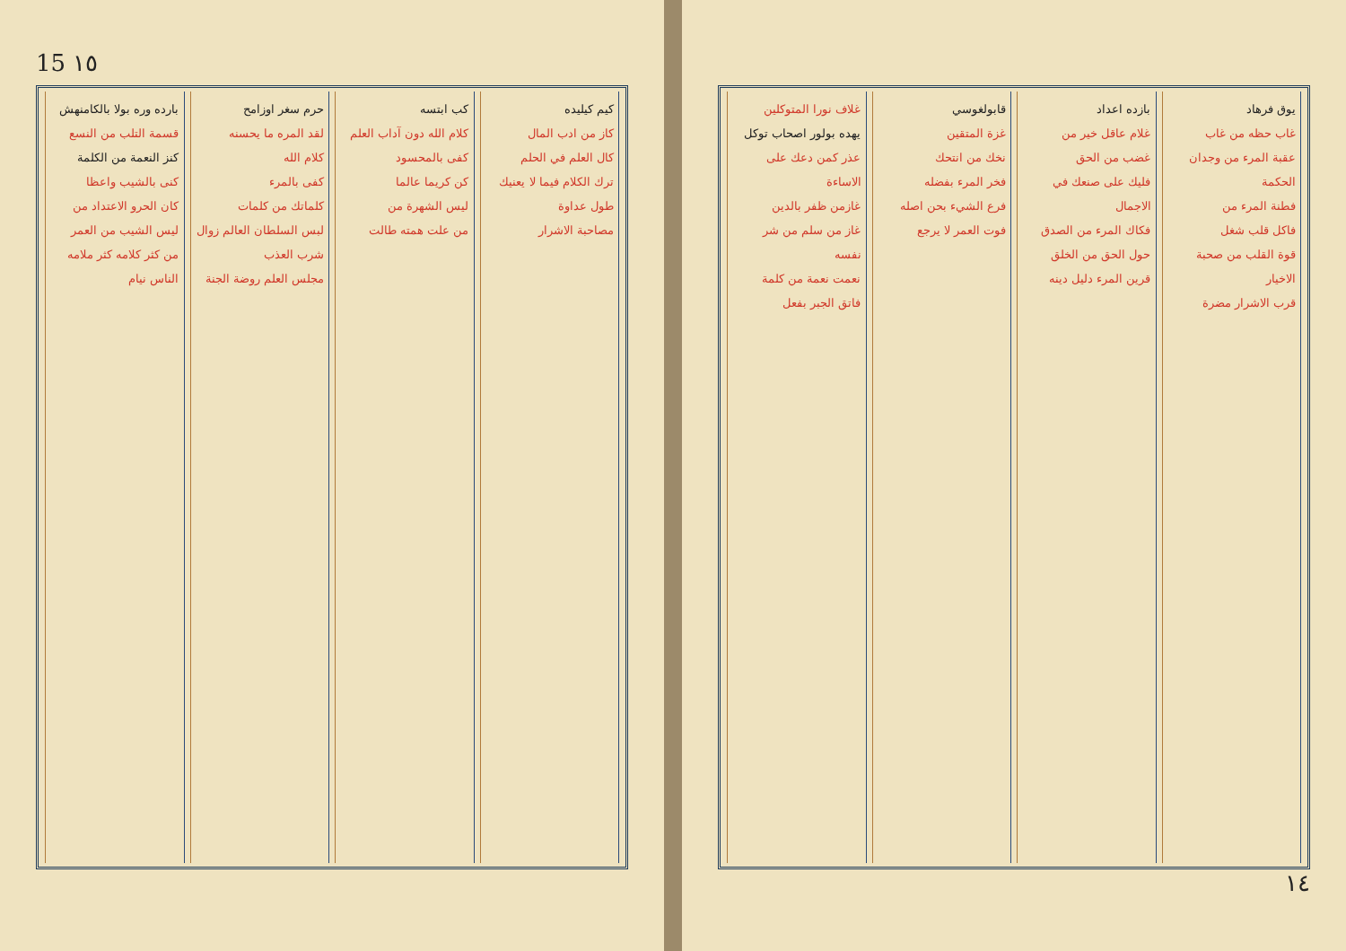15 ١٥
بارده وره بولا بالكامنهش
قسمة التلب من النسع
كنز النعمة من الكلمة
كنى بالشيب واعظا
كان الحرو الاعتداد من
ليس الشيب من العمر
من كثر كلامه كثر ملامه
الناس نيام
حرم سغر اوزامح
لقد المره ما يحسنه
كلام الله
كفى بالمرء
كلماتك من كلمات
لبس السلطان العالم زوال
شرب العذب
مجلس العلم روضة الجنة
كب ابتسه
كلام الله دون آداب العلم
كفى بالمحسود
كن كريما عالما
ليس الشهرة من
من علت همته طالت
كيم كيليده
كاز من ادب المال
كال العلم في الحلم
ترك الكلام فيما لا يعنيك
طول عداوة
مصاحبة الاشرار
غلاف نورا المتوكلين
يهده بولور اصحاب توكل
عذر كمن دعك على الاساءة
غازمن ظفر بالدين
غاز من سلم من شر نفسه
نعمت نعمة من كلمة
فاتق الجبر بفعل
قابولغوسي
غزة المتقين
نخك من انتحك
فخر المرء بفضله
فرع الشيء بحن اصله
فوت العمر لا يرجع
بازده اعداد
غلام عاقل خير من
غضب من الحق
فليك على صنعك في الاجمال
فكاك المرء من الصدق
حول الحق من الخلق
قرين المرء دليل دينه
يوق فرهاد
غاب حظه من غاب
عقبة المرء من وجدان الحكمة
فطنة المرء من
فاكل قلب شغل
قوة القلب من صحبة الاخيار
قرب الاشرار مضرة
١٤